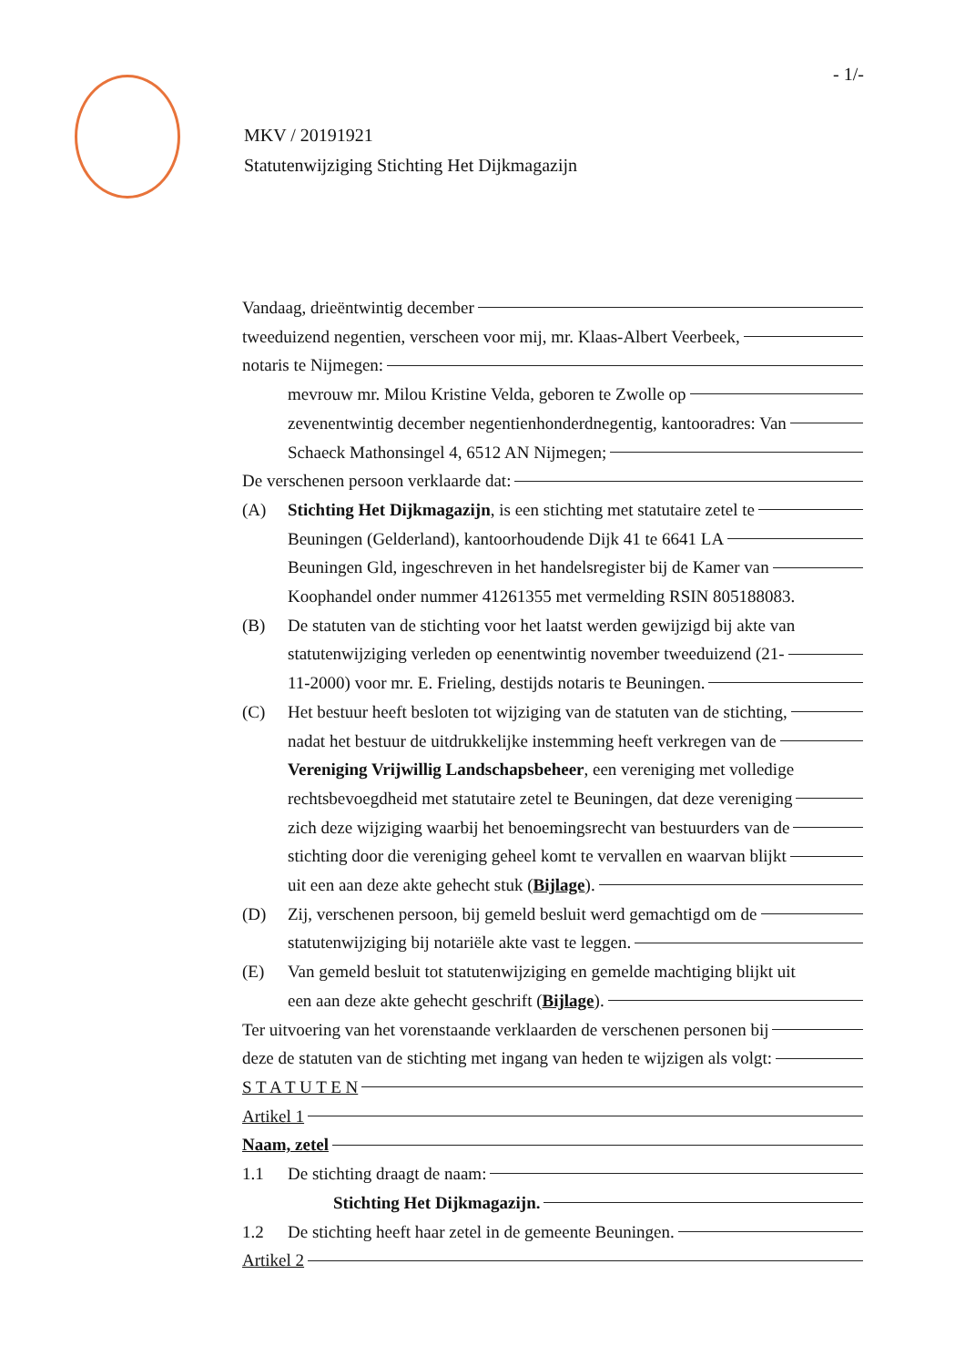- 1/-
MKV / 20191921
Statutenwijziging Stichting Het Dijkmagazijn
Vandaag, drieëntwintig december
tweeduizend negentien, verscheen voor mij, mr. Klaas-Albert Veerbeek,
notaris te Nijmegen:
mevrouw mr. Milou Kristine Velda, geboren te Zwolle op
zevenentwintig december negentienhonderdnegentig, kantooradres: Van
Schaeck Mathonsingel 4, 6512 AN Nijmegen;
De verschenen persoon verklaarde dat:
(A) Stichting Het Dijkmagazijn, is een stichting met statutaire zetel te
Beuningen (Gelderland), kantoorhoudende Dijk 41 te 6641 LA
Beuningen Gld, ingeschreven in het handelsregister bij de Kamer van
Koophandel onder nummer 41261355 met vermelding RSIN 805188083.
(B) De statuten van de stichting voor het laatst werden gewijzigd bij akte van
statutenwijziging verleden op eenentwintig november tweeduizend (21-
11-2000) voor mr. E. Frieling, destijds notaris te Beuningen.
(C) Het bestuur heeft besloten tot wijziging van de statuten van de stichting,
nadat het bestuur de uitdrukkelijke instemming heeft verkregen van de
Vereniging Vrijwillig Landschapsbeheer, een vereniging met volledige
rechtsbevoegdheid met statutaire zetel te Beuningen, dat deze vereniging
zich deze wijziging waarbij het benoemingsrecht van bestuurders van de
stichting door die vereniging geheel komt te vervallen en waarvan blijkt
uit een aan deze akte gehecht stuk (Bijlage).
(D) Zij, verschenen persoon, bij gemeld besluit werd gemachtigd om de
statutenwijziging bij notariële akte vast te leggen.
(E) Van gemeld besluit tot statutenwijziging en gemelde machtiging blijkt uit
een aan deze akte gehecht geschrift (Bijlage).
Ter uitvoering van het vorenstaande verklaarden de verschenen personen bij
deze de statuten van de stichting met ingang van heden te wijzigen als volgt:
S T A T U T E N
Artikel 1
Naam, zetel
1.1 De stichting draagt de naam:
Stichting Het Dijkmagazijn.
1.2 De stichting heeft haar zetel in de gemeente Beuningen.
Artikel 2